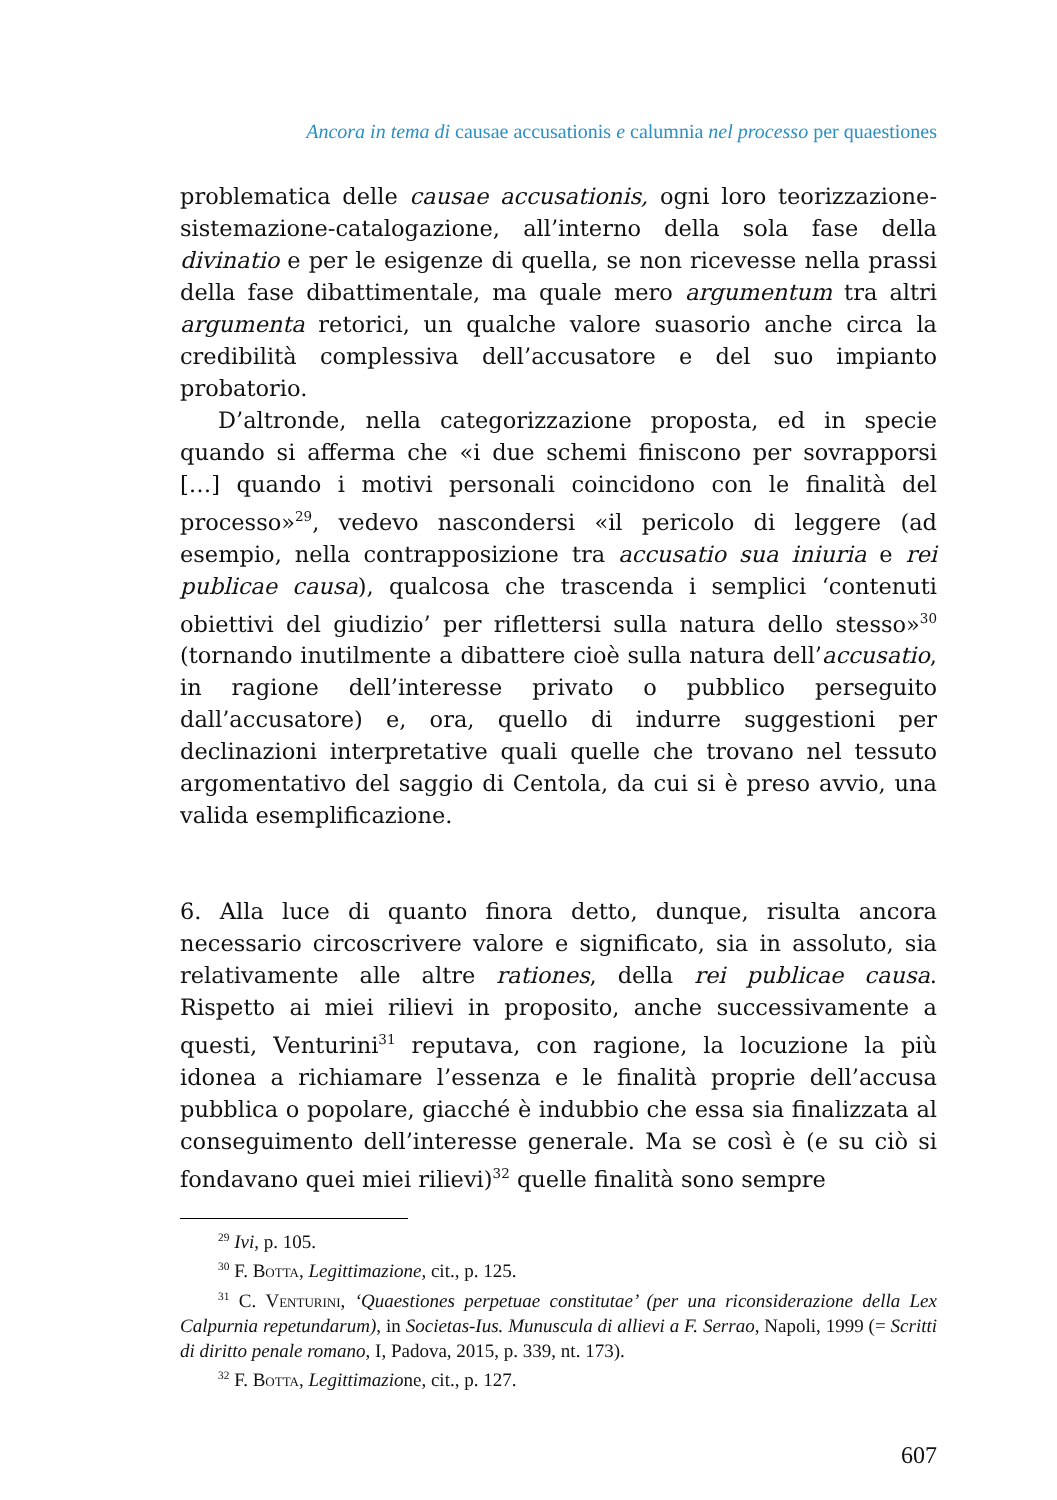Ancora in tema di causae accusationis e calumnia nel processo per quaestiones
problematica delle causae accusationis, ogni loro teorizzazione-sistemazione-catalogazione, all’interno della sola fase della divinatio e per le esigenze di quella, se non ricevesse nella prassi della fase dibattimentale, ma quale mero argumentum tra altri argumenta retorici, un qualche valore suasorio anche circa la credibilità complessiva dell’accusatore e del suo impianto probatorio.
D’altronde, nella categorizzazione proposta, ed in specie quando si afferma che «i due schemi finiscono per sovrapporsi […] quando i motivi personali coincidono con le finalità del processo»<sup>29</sup>, vedevo nascondersi «il pericolo di leggere (ad esempio, nella contrapposizione tra accusatio sua iniuria e rei publicae causa), qualcosa che trascenda i semplici ‘contenuti obiettivi del giudizio’ per riflettersi sulla natura dello stesso»<sup>30</sup> (tornando inutilmente a dibattere cioè sulla natura dell’accusatio, in ragione dell’interesse privato o pubblico perseguito dall’accusatore) e, ora, quello di indurre suggestioni per declinazioni interpretative quali quelle che trovano nel tessuto argomentativo del saggio di Centola, da cui si è preso avvio, una valida esemplificazione.
6. Alla luce di quanto finora detto, dunque, risulta ancora necessario circoscrivere valore e significato, sia in assoluto, sia relativamente alle altre rationes, della rei publicae causa. Rispetto ai miei rilievi in proposito, anche successivamente a questi, Venturini<sup>31</sup> reputava, con ragione, la locuzione la più idonea a richiamare l’essenza e le finalità proprie dell’accusa pubblica o popolare, giacché è indubbio che essa sia finalizzata al conseguimento dell’interesse generale. Ma se così è (e su ciò si fondavano quei miei rilievi)<sup>32</sup> quelle finalità sono sempre
<sup>29</sup> Ivi, p. 105.
<sup>30</sup> F. Botta, Legittimazione, cit., p. 125.
<sup>31</sup> C. Venturini, ‘Quaestiones perpetuae constitutae’ (per una riconsiderazione della Lex Calpurnia repetundarum), in Societas-Ius. Munuscula di allievi a F. Serrao, Napoli, 1999 (= Scritti di diritto penale romano, I, Padova, 2015, p. 339, nt. 173).
<sup>32</sup> F. Botta, Legittimazione, cit., p. 127.
607